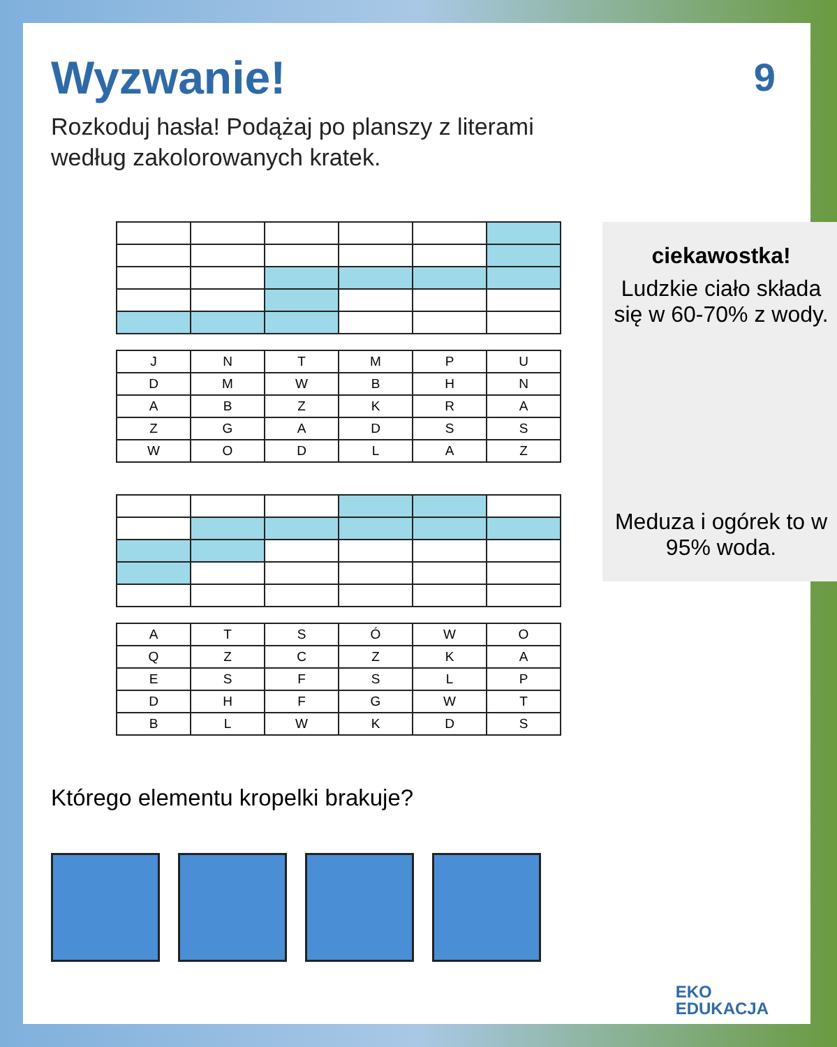9
Wyzwanie!
Rozkoduj hasła! Podążaj po planszy z literami według zakolorowanych kratek.
| J | N | T | M | P | U |
| D | M | W | B | H | N |
| A | B | Z | K | R | A |
| Z | G | A | D | S | S |
| W | O | D | L | A | Z |
| A | T | S | Ó | W | O |
| Q | Z | C | Z | K | A |
| E | S | F | S | L | P |
| D | H | F | G | W | T |
| B | L | W | K | D | S |
Którego elementu kropelki brakuje?
ciekawostka!
Ludzkie ciało składa się w 60-70% z wody.
Meduza i ogórek to w 95% woda.
EKO
EDUKACJA